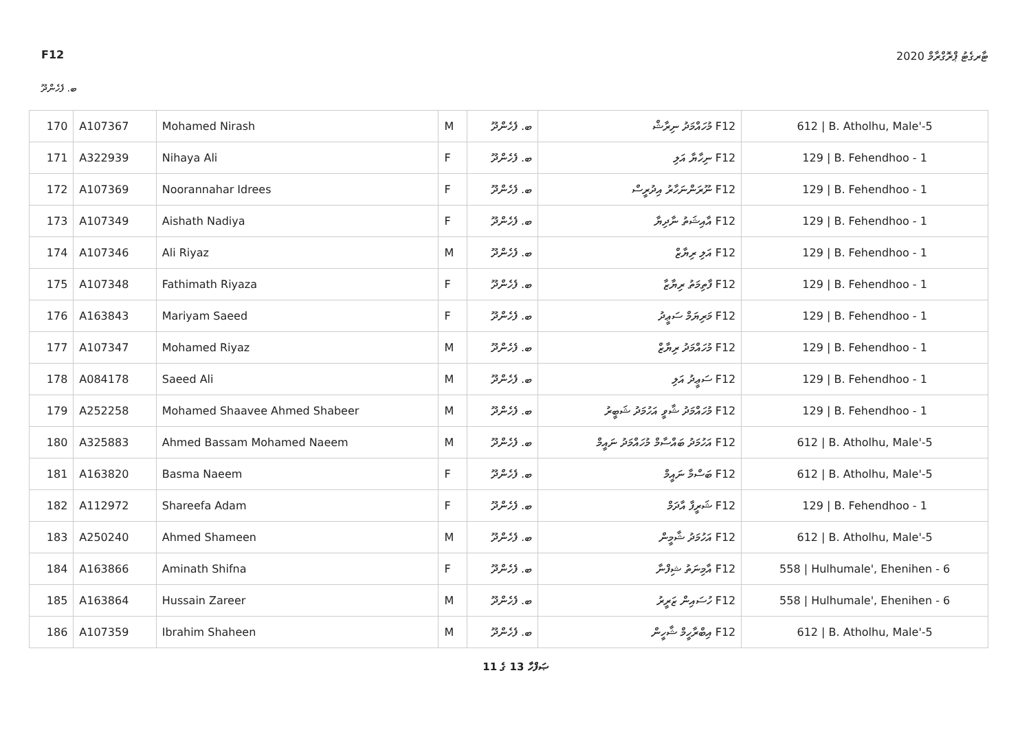F12 ޓާރގެޓު ޕްރޮގްރާމް 2020
ބ. ފެހެންދޫ
| 170 | A107367 | Mohamed Nirash | M | ބ. ފެހެންދޫ | F12 މުހައްމަދު ނިރާޝް | 612 / B. Atholhu, Male'-5 |
| 171 | A322939 | Nihaya Ali | F | ބ. ފެހެންދޫ | F12 ނިހާޔާ އަލި | 129 / B. Fehendhoo - 1 |
| 172 | A107369 | Noorannahar Idrees | F | ބ. ފެހެންދޫ | F12 ނޫރަންނަހާރު އިދުރީސް | 129 / B. Fehendhoo - 1 |
| 173 | A107349 | Aishath Nadiya | F | ބ. ފެހެންދޫ | F12 އާއިޝަތު ނާދިޔާ | 129 / B. Fehendhoo - 1 |
| 174 | A107346 | Ali Riyaz | M | ބ. ފެހެންދޫ | F12 އަލި ރިޔާޒް | 129 / B. Fehendhoo - 1 |
| 175 | A107348 | Fathimath Riyaza | F | ބ. ފެހެންދޫ | F12 ފާތިމަތު ރިޔާޒާ | 129 / B. Fehendhoo - 1 |
| 176 | A163843 | Mariyam Saeed | F | ބ. ފެހެންދޫ | F12 މަރިޔަމް ސަޢީދު | 129 / B. Fehendhoo - 1 |
| 177 | A107347 | Mohamed Riyaz | M | ބ. ފެހެންދޫ | F12 މުހައްމަދު ރިޔާޒް | 129 / B. Fehendhoo - 1 |
| 178 | A084178 | Saeed Ali | M | ބ. ފެހެންދޫ | F12 ސަޢީދު އަލި | 129 / B. Fehendhoo - 1 |
| 179 | A252258 | Mohamed Shaavee Ahmed Shabeer | M | ބ. ފެހެންދޫ | F12 މުހައްމަދު ޝާވީ އަހުމަދު ޝަބީރު | 129 / B. Fehendhoo - 1 |
| 180 | A325883 | Ahmed Bassam Mohamed Naeem | M | ބ. ފެހެންދޫ | F12 އަހުމަދު ބައްސާމް މުހައްމަދު ނައީމް | 612 / B. Atholhu, Male'-5 |
| 181 | A163820 | Basma Naeem | F | ބ. ފެހެންދޫ | F12 ބަސްމާ ނައީމް | 612 / B. Atholhu, Male'-5 |
| 182 | A112972 | Shareefa Adam | F | ބ. ފެހެންދޫ | F12 ޝަރީފާ އާދަމް | 129 / B. Fehendhoo - 1 |
| 183 | A250240 | Ahmed Shameen | M | ބ. ފެހެންދޫ | F12 އަހުމަދު ޝާމީން | 612 / B. Atholhu, Male'-5 |
| 184 | A163866 | Aminath Shifna | F | ބ. ފެހެންދޫ | F12 އާމިނަތު ޝިފްނާ | 558 / Hulhumale', Ehenihen - 6 |
| 185 | A163864 | Hussain Zareer | M | ބ. ފެހެންދޫ | F12 ހުސައިން ޒަރީރު | 558 / Hulhumale', Ehenihen - 6 |
| 186 | A107359 | Ibrahim Shaheen | M | ބ. ފެހެންދޫ | F12 އިބްރާހީމް ޝާހީން | 612 / B. Atholhu, Male'-5 |
ޞަފްހާ 13 ގެ 11